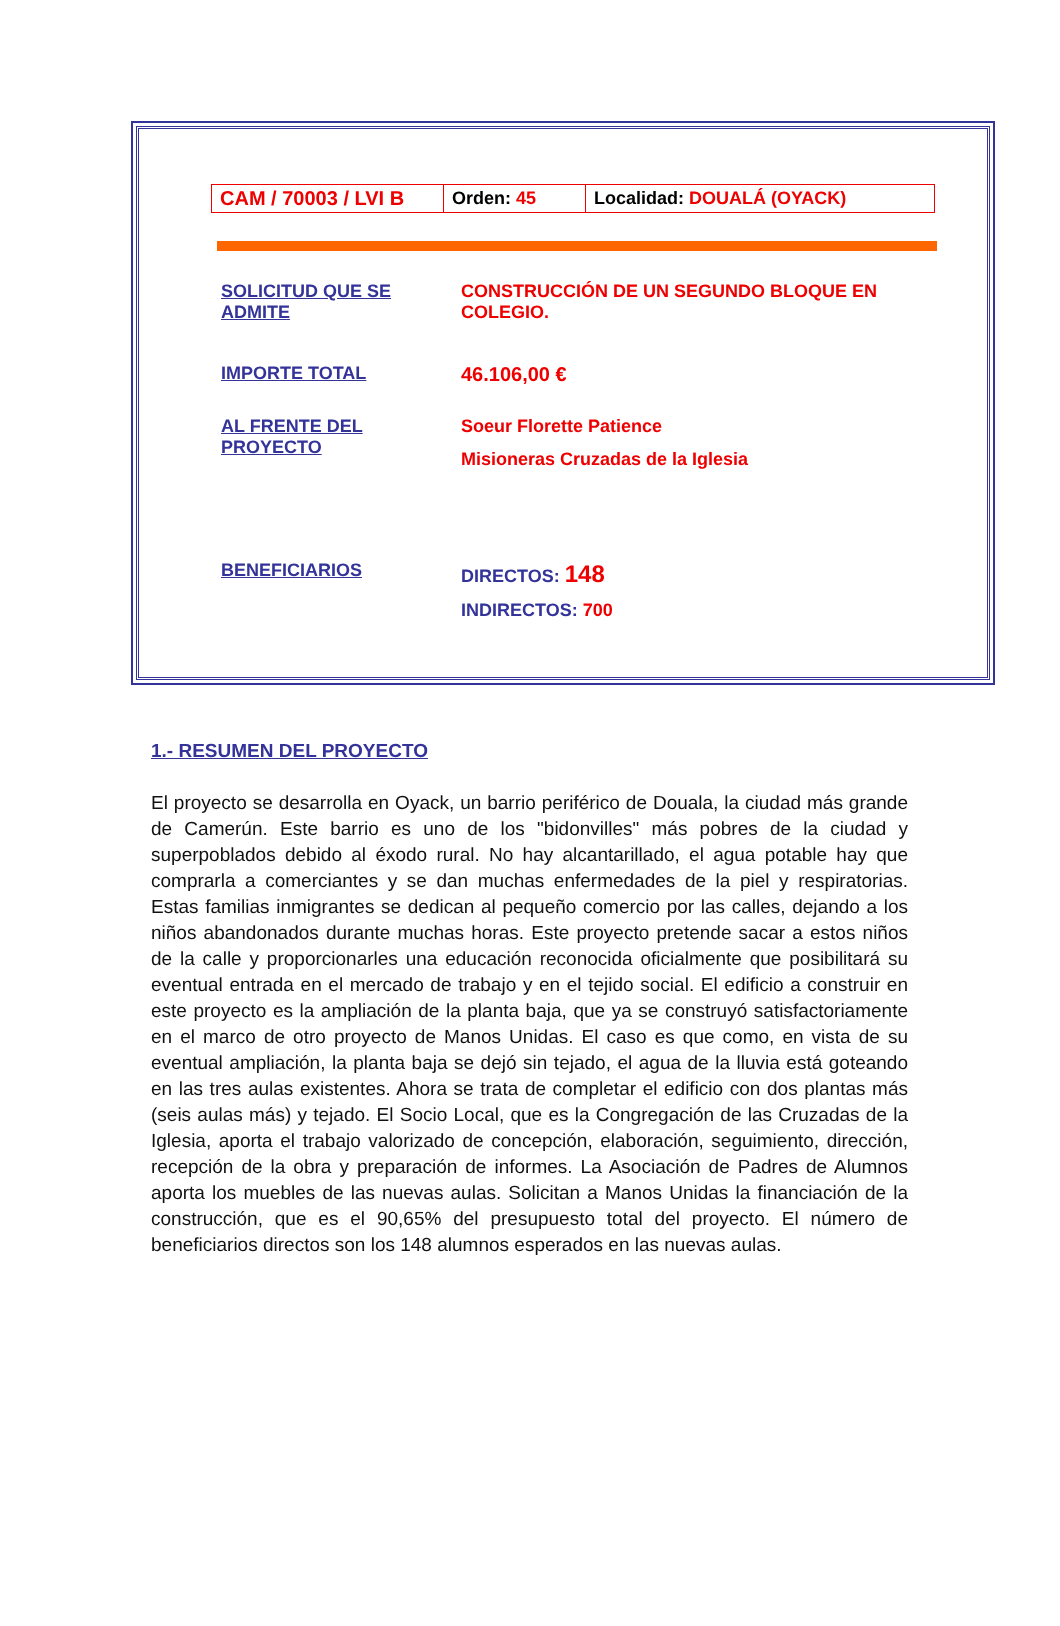| CAM / 70003 / LVI B | Orden: 45 | Localidad: DOUALÁ (OYACK) |
| SOLICITUD QUE SE ADMITE | CONSTRUCCIÓN DE UN SEGUNDO BLOQUE EN COLEGIO. |
| IMPORTE TOTAL | 46.106,00 € |
| AL FRENTE DEL PROYECTO | Soeur Florette Patience Misioneras Cruzadas de la Iglesia |
| BENEFICIARIOS | DIRECTOS: 148 INDIRECTOS: 700 |
1.- RESUMEN DEL PROYECTO
El proyecto se desarrolla en Oyack, un barrio periférico de Douala, la ciudad más grande de Camerún. Este barrio es uno de los "bidonvilles" más pobres de la ciudad y superpoblados debido al éxodo rural. No hay alcantarillado, el agua potable hay que comprarla a comerciantes y se dan muchas enfermedades de la piel y respiratorias. Estas familias inmigrantes se dedican al pequeño comercio por las calles, dejando a los niños abandonados durante muchas horas. Este proyecto pretende sacar a estos niños de la calle y proporcionarles una educación reconocida oficialmente que posibilitará su eventual entrada en el mercado de trabajo y en el tejido social. El edificio a construir en este proyecto es la ampliación de la planta baja, que ya se construyó satisfactoriamente en el marco de otro proyecto de Manos Unidas. El caso es que como, en vista de su eventual ampliación, la planta baja se dejó sin tejado, el agua de la lluvia está goteando en las tres aulas existentes. Ahora se trata de completar el edificio con dos plantas más (seis aulas más) y tejado. El Socio Local, que es la Congregación de las Cruzadas de la Iglesia, aporta el trabajo valorizado de concepción, elaboración, seguimiento, dirección, recepción de la obra y preparación de informes. La Asociación de Padres de Alumnos aporta los muebles de las nuevas aulas. Solicitan a Manos Unidas la financiación de la construcción, que es el 90,65% del presupuesto total del proyecto. El número de beneficiarios directos son los 148 alumnos esperados en las nuevas aulas.